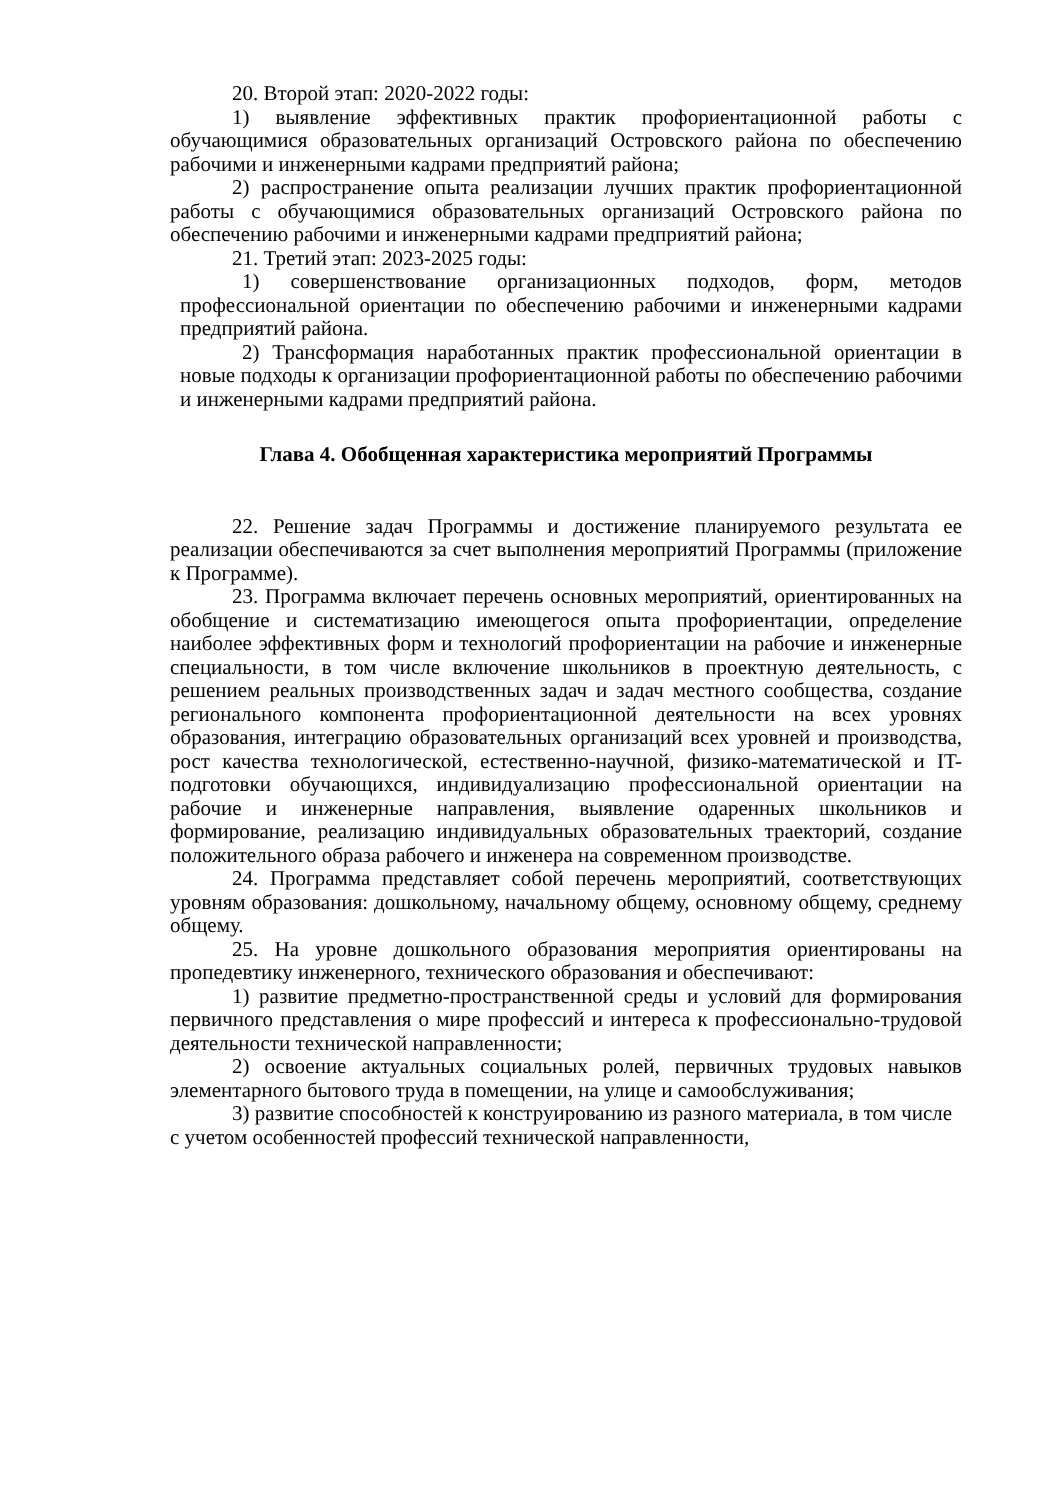20. Второй этап: 2020-2022 годы:
1) выявление эффективных практик профориентационной работы с обучающимися образовательных организаций Островского района по обеспечению рабочими и инженерными кадрами предприятий района;
2) распространение опыта реализации лучших практик профориентационной работы с обучающимися образовательных организаций Островского района по обеспечению рабочими и инженерными кадрами предприятий района;
21. Третий этап: 2023-2025 годы:
1) совершенствование организационных подходов, форм, методов профессиональной ориентации по обеспечению рабочими и инженерными кадрами предприятий района.
2) Трансформация наработанных практик профессиональной ориентации в новые подходы к организации профориентационной работы по обеспечению рабочими и инженерными кадрами предприятий района.
Глава 4. Обобщенная характеристика мероприятий Программы
22. Решение задач Программы и достижение планируемого результата ее реализации обеспечиваются за счет выполнения мероприятий Программы (приложение к Программе).
23. Программа включает перечень основных мероприятий, ориентированных на обобщение и систематизацию имеющегося опыта профориентации, определение наиболее эффективных форм и технологий профориентации на рабочие и инженерные специальности, в том числе включение школьников в проектную деятельность, с решением реальных производственных задач и задач местного сообщества, создание регионального компонента профориентационной деятельности на всех уровнях образования, интеграцию образовательных организаций всех уровней и производства, рост качества технологической, естественно-научной, физико-математической и IT-подготовки обучающихся, индивидуализацию профессиональной ориентации на рабочие и инженерные направления, выявление одаренных школьников и формирование, реализацию индивидуальных образовательных траекторий, создание положительного образа рабочего и инженера на современном производстве.
24. Программа представляет собой перечень мероприятий, соответствующих уровням образования: дошкольному, начальному общему, основному общему, среднему общему.
25. На уровне дошкольного образования мероприятия ориентированы на пропедевтику инженерного, технического образования и обеспечивают:
1) развитие предметно-пространственной среды и условий для формирования первичного представления о мире профессий и интереса к профессионально-трудовой деятельности технической направленности;
2) освоение актуальных социальных ролей, первичных трудовых навыков элементарного бытового труда в помещении, на улице и самообслуживания;
3) развитие способностей к конструированию из разного материала, в том числе с учетом особенностей профессий технической направленности,